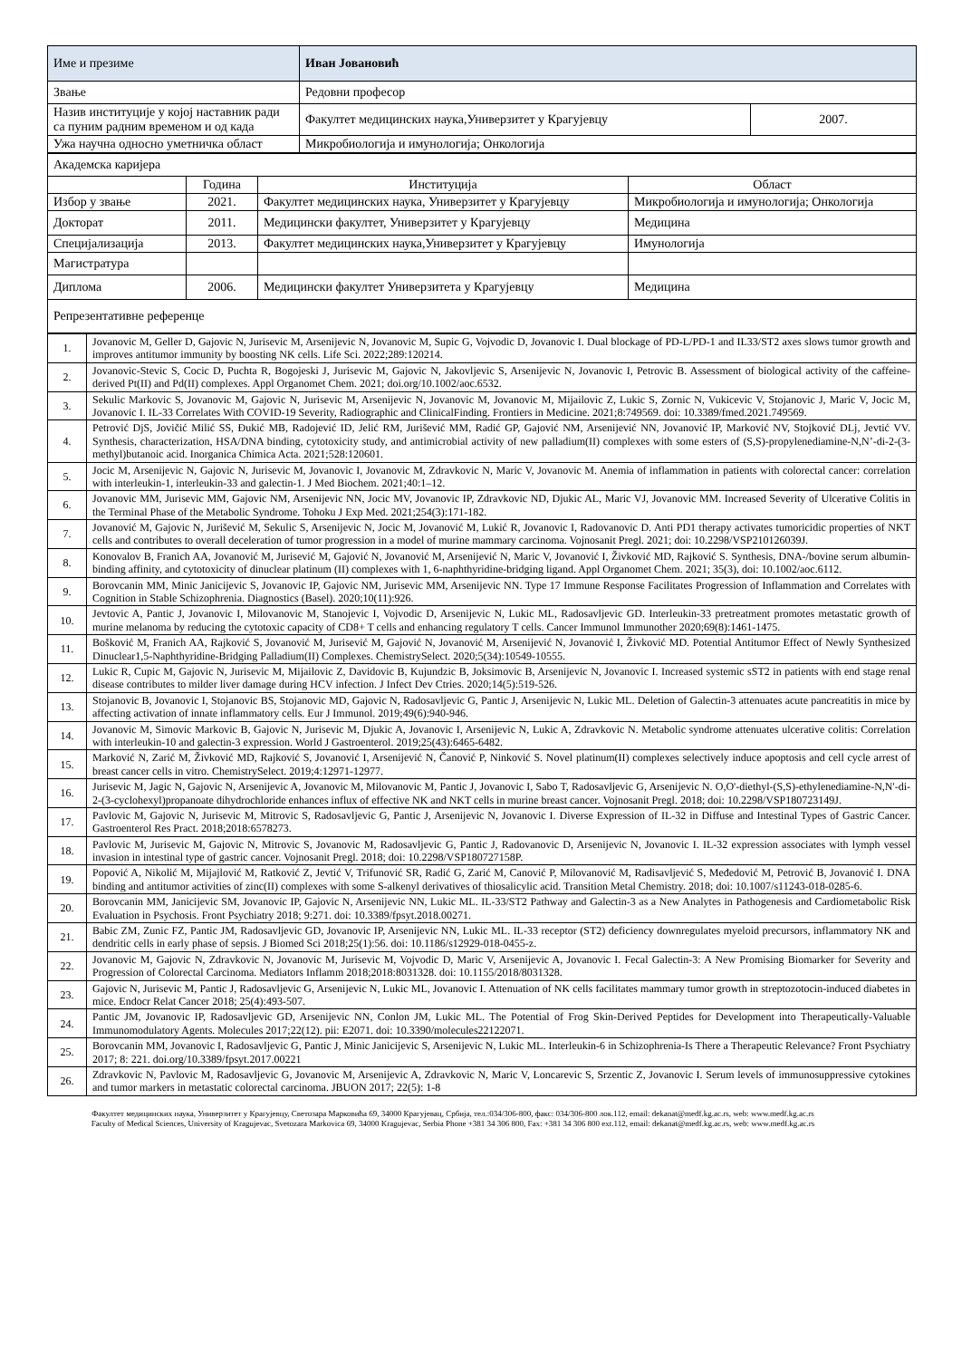| Име и презиме | Иван Јовановић | |
| Звање | Редовни професор | |
| Назив институције у којој наставник ради са пуним радним временом и од када | Факултет медицинских наука,Универзитет у Крагујевцу | 2007. |
| Ужа научна односно уметничка област | Микробиологија и имунологија; Онкологија | |
| Академска каријера | | | |
| | Година | Институција | Област |
| Избор у звање | 2021. | Факултет медицинских наука, Универзитет у Крагујевцу | Микробиологија и имунологија; Онкологија |
| Докторат | 2011. | Медицински факултет, Универзитет у Крагујевцу | Медицина |
| Специјализација | 2013. | Факултет медицинских наука,Универзитет у Крагујевцу | Имунологија |
| Магистратура | | | |
| Диплома | 2006. | Медицински факултет Универзитета у Крагујевцу | Медицина |
| Репрезентативне референце | | | |
| 1. | Jovanovic M, Geller D, Gajovic N, Jurisevic M, Arsenijevic N, Jovanovic M, Supic G, Vojvodic D, Jovanovic I. Dual blockage of PD-L/PD-1 and IL33/ST2 axes slows tumor growth and improves antitumor immunity by boosting NK cells. Life Sci. 2022;289:120214. |
| 2. | Jovanovic-Stevic S, Cocic D, Puchta R, Bogojeski J, Jurisevic M, Gajovic N, Jakovljevic S, Arsenijevic N, Jovanovic I, Petrovic B. Assessment of biological activity of the caffeine-derived Pt(II) and Pd(II) complexes. Appl Organomet Chem. 2021; doi.org/10.1002/aoc.6532. |
| 3. | Sekulic Markovic S, Jovanovic M, Gajovic N, Jurisevic M, Arsenijevic N, Jovanovic M, Jovanovic M, Mijailovic Z, Lukic S, Zornic N, Vukicevic V, Stojanovic J, Maric V, Jocic M, Jovanovic I. IL-33 Correlates With COVID-19 Severity, Radiographic and ClinicalFinding. Frontiers in Medicine. 2021;8:749569. doi: 10.3389/fmed.2021.749569. |
| 4. | Petrović DjS, Jovičić Milić SS, Đukić MB, Radojević ID, Jelić RM, Jurišević MM, Radić GP, Gajović NM, Arsenijević NN, Jovanović IP, Marković NV, Stojković DLj, Jevtić VV. Synthesis, characterization, HSA/DNA binding, cytotoxicity study, and antimicrobial activity of new palladium(II) complexes with some esters of (S,S)-propylenediamine-N,N’-di-2-(3-methyl)butanoic acid. Inorganica Chimica Acta. 2021;528:120601. |
| 5. | Jocic M, Arsenijevic N, Gajovic N, Jurisevic M, Jovanovic I, Jovanovic M, Zdravkovic N, Maric V, Jovanovic M. Anemia of inflammation in patients with colorectal cancer: correlation with interleukin-1, interleukin-33 and galectin-1. J Med Biochem. 2021;40:1–12. |
| 6. | Jovanovic MM, Jurisevic MM, Gajovic NM, Arsenijevic NN, Jocic MV, Jovanovic IP, Zdravkovic ND, Djukic AL, Maric VJ, Jovanovic MM. Increased Severity of Ulcerative Colitis in the Terminal Phase of the Metabolic Syndrome. Tohoku J Exp Med. 2021;254(3):171-182. |
| 7. | Jovanović M, Gajovic N, Jurišević M, Sekulic S, Arsenijevic N, Jocic M, Jovanović M, Lukić R, Jovanovic I, Radovanovic D. Anti PD1 therapy activates tumoricidic properties of NKT cells and contributes to overall deceleration of tumor progression in a model of murine mammary carcinoma. Vojnosanit Pregl. 2021; doi: 10.2298/VSP210126039J. |
| 8. | Konovalov B, Franich AA, Jovanović M, Jurisević M, Gajović N, Jovanović M, Arsenijević N, Maric V, Jovanović I, Živković MD, Rajković S. Synthesis, DNA-/bovine serum albumin-binding affinity, and cytotoxicity of dinuclear platinum (II) complexes with 1, 6-naphthyridine-bridging ligand. Appl Organomet Chem. 2021; 35(3), doi: 10.1002/aoc.6112. |
| 9. | Borovcanin MM, Minic Janicijevic S, Jovanovic IP, Gajovic NM, Jurisevic MM, Arsenijevic NN. Type 17 Immune Response Facilitates Progression of Inflammation and Correlates with Cognition in Stable Schizophrenia. Diagnostics (Basel). 2020;10(11):926. |
| 10. | Jevtovic A, Pantic J, Jovanovic I, Milovanovic M, Stanojevic I, Vojvodic D, Arsenijevic N, Lukic ML, Radosavljevic GD. Interleukin-33 pretreatment promotes metastatic growth of murine melanoma by reducing the cytotoxic capacity of CD8+ T cells and enhancing regulatory T cells. Cancer Immunol Immunother 2020;69(8):1461-1475. |
| 11. | Bošković M, Franich AA, Rajković S, Jovanović M, Jurisević M, Gajović N, Jovanović M, Arsenijević N, Jovanović I, Živković MD. Potential Antitumor Effect of Newly Synthesized Dinuclear1,5-Naphthyridine-Bridging Palladium(II) Complexes. ChemistrySelect. 2020;5(34):10549-10555. |
| 12. | Lukic R, Cupic M, Gajovic N, Jurisevic M, Mijailovic Z, Davidovic B, Kujundzic B, Joksimovic B, Arsenijevic N, Jovanovic I. Increased systemic sST2 in patients with end stage renal disease contributes to milder liver damage during HCV infection. J Infect Dev Ctries. 2020;14(5):519-526. |
| 13. | Stojanovic B, Jovanovic I, Stojanovic BS, Stojanovic MD, Gajovic N, Radosavljevic G, Pantic J, Arsenijevic N, Lukic ML. Deletion of Galectin-3 attenuates acute pancreatitis in mice by affecting activation of innate inflammatory cells. Eur J Immunol. 2019;49(6):940-946. |
| 14. | Jovanovic M, Simovic Markovic B, Gajovic N, Jurisevic M, Djukic A, Jovanovic I, Arsenijevic N, Lukic A, Zdravkovic N. Metabolic syndrome attenuates ulcerative colitis: Correlation with interleukin-10 and galectin-3 expression. World J Gastroenterol. 2019;25(43):6465-6482. |
| 15. | Marković N, Zarić M, Živković MD, Rajković S, Jovanović I, Arsenijević N, Čanović P, Ninković S. Novel platinum(II) complexes selectively induce apoptosis and cell cycle arrest of breast cancer cells in vitro. ChemistrySelect. 2019;4:12971-12977. |
| 16. | Jurisevic M, Jagic N, Gajovic N, Arsenijevic A, Jovanovic M, Milovanovic M, Pantic J, Jovanovic I, Sabo T, Radosavljevic G, Arsenijevic N. O,O'-diethyl-(S,S)-ethylenediamine-N,N'-di-2-(3-cyclohexyl)propanoate dihydrochloride enhances influx of effective NK and NKT cells in murine breast cancer. Vojnosanit Pregl. 2018; doi: 10.2298/VSP180723149J. |
| 17. | Pavlovic M, Gajovic N, Jurisevic M, Mitrovic S, Radosavljevic G, Pantic J, Arsenijevic N, Jovanovic I. Diverse Expression of IL-32 in Diffuse and Intestinal Types of Gastric Cancer. Gastroenterol Res Pract. 2018;2018:6578273. |
| 18. | Pavlovic M, Jurisevic M, Gajovic N, Mitrovic S, Jovanovic M, Radosavljevic G, Pantic J, Radovanovic D, Arsenijevic N, Jovanovic I. IL-32 expression associates with lymph vessel invasion in intestinal type of gastric cancer. Vojnosanit Pregl. 2018; doi: 10.2298/VSP180727158P. |
| 19. | Popović A, Nikolić M, Mijajlović M, Ratković Z, Jevtić V, Trifunović SR, Radić G, Zarić M, Canović P, Milovanović M, Radisavljević S, Međedović M, Petrović B, Jovanović I. DNA binding and antitumor activities of zinc(II) complexes with some S-alkenyl derivatives of thiosalicylic acid. Transition Metal Chemistry. 2018; doi: 10.1007/s11243-018-0285-6. |
| 20. | Borovcanin MM, Janicijevic SM, Jovanovic IP, Gajovic N, Arsenijevic NN, Lukic ML. IL-33/ST2 Pathway and Galectin-3 as a New Analytes in Pathogenesis and Cardiometabolic Risk Evaluation in Psychosis. Front Psychiatry 2018; 9:271. doi: 10.3389/fpsyt.2018.00271. |
| 21. | Babic ZM, Zunic FZ, Pantic JM, Radosavljevic GD, Jovanovic IP, Arsenijevic NN, Lukic ML. IL-33 receptor (ST2) deficiency downregulates myeloid precursors, inflammatory NK and dendritic cells in early phase of sepsis. J Biomed Sci 2018;25(1):56. doi: 10.1186/s12929-018-0455-z. |
| 22. | Jovanovic M, Gajovic N, Zdravkovic N, Jovanovic M, Jurisevic M, Vojvodic D, Maric V, Arsenijevic A, Jovanovic I. Fecal Galectin-3: A New Promising Biomarker for Severity and Progression of Colorectal Carcinoma. Mediators Inflamm 2018;2018:8031328. doi: 10.1155/2018/8031328. |
| 23. | Gajovic N, Jurisevic M, Pantic J, Radosavljevic G, Arsenijevic N, Lukic ML, Jovanovic I. Attenuation of NK cells facilitates mammary tumor growth in streptozotocin-induced diabetes in mice. Endocr Relat Cancer 2018; 25(4):493-507. |
| 24. | Pantic JM, Jovanovic IP, Radosavljevic GD, Arsenijevic NN, Conlon JM, Lukic ML. The Potential of Frog Skin-Derived Peptides for Development into Therapeutically-Valuable Immunomodulatory Agents. Molecules 2017;22(12). pii: E2071. doi: 10.3390/molecules22122071. |
| 25. | Borovcanin MM, Jovanovic I, Radosavljevic G, Pantic J, Minic Janicijevic S, Arsenijevic N, Lukic ML. Interleukin-6 in Schizophrenia-Is There a Therapeutic Relevance? Front Psychiatry 2017; 8: 221. doi.org/10.3389/fpsyt.2017.00221 |
| 26. | Zdravkovic N, Pavlovic M, Radosavljevic G, Jovanovic M, Arsenijevic A, Zdravkovic N, Maric V, Loncarevic S, Srzentic Z, Jovanovic I. Serum levels of immunosuppressive cytokines and tumor markers in metastatic colorectal carcinoma. JBUON 2017; 22(5): 1-8 |
Факултет медицинских наука, Универзитет у Крагујевцу, Светозара Марковића 69, 34000 Крагујевац, Србија, тел.:034/306-800, факс: 034/306-800 лок.112, email: dekanat@medf.kg.ac.rs, web: www.medf.kg.ac.rs
Faculty of Medical Sciences, University of Kragujevac, Svetozara Markovica 69, 34000 Kragujevac, Serbia Phone +381 34 306 800, Fax: +381 34 306 800 ext.112, email: dekanat@medf.kg.ac.rs, web: www.medf.kg.ac.rs